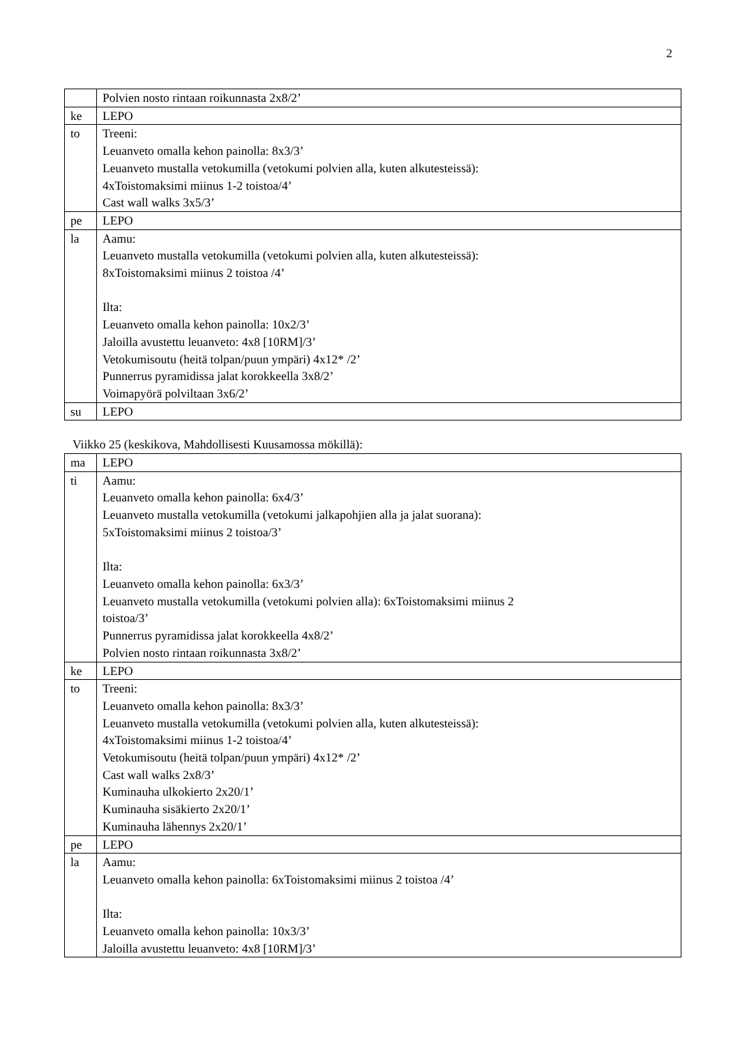2
| | Polvien nosto rintaan roikunnasta 2x8/2’ |
| ke | LEPO |
| to | Treeni: Leuanveto omalla kehon painolla: 8x3/3’ Leuanveto mustalla vetokumilla (vetokumi polvien alla, kuten alkutesteissä): 4xToistomaksimi miinus 1-2 toistoa/4’ Cast wall walks 3x5/3’ |
| pe | LEPO |
| la | Aamu: Leuanveto mustalla vetokumilla (vetokumi polvien alla, kuten alkutesteissä): 8xToistomaksimi miinus 2 toistoa /4’ Ilta: Leuanveto omalla kehon painolla: 10x2/3’ Jaloilla avustettu leuanveto: 4x8 [10RM]/3’ Vetokumisoutu (heitä tolpan/puun ympäri) 4x12* /2’ Punnerrus pyramidissa jalat korokkeella 3x8/2’ Voimapyörä polviltaan 3x6/2’ |
| su | LEPO |
Viikko 25 (keskikova, Mahdollisesti Kuusamossa mökillä):
| ma | LEPO |
| ti | Aamu: Leuanveto omalla kehon painolla: 6x4/3’ Leuanveto mustalla vetokumilla (vetokumi jalkapohjien alla ja jalat suorana): 5xToistomaksimi miinus 2 toistoa/3’ Ilta: Leuanveto omalla kehon painolla: 6x3/3’ Leuanveto mustalla vetokumilla (vetokumi polvien alla): 6xToistomaksimi miinus 2 toistoa/3’ Punnerrus pyramidissa jalat korokkeella 4x8/2’ Polvien nosto rintaan roikunnasta 3x8/2’ |
| ke | LEPO |
| to | Treeni: Leuanveto omalla kehon painolla: 8x3/3’ Leuanveto mustalla vetokumilla (vetokumi polvien alla, kuten alkutesteissä): 4xToistomaksimi miinus 1-2 toistoa/4’ Vetokumisoutu (heitä tolpan/puun ympäri) 4x12* /2’ Cast wall walks 2x8/3’ Kuminauha ulkokierto 2x20/1’ Kuminauha sisäkierto 2x20/1’ Kuminauha lähennys 2x20/1’ |
| pe | LEPO |
| la | Aamu: Leuanveto omalla kehon painolla: 6xToistomaksimi miinus 2 toistoa /4’ Ilta: Leuanveto omalla kehon painolla: 10x3/3’ Jaloilla avustettu leuanveto: 4x8 [10RM]/3’ |